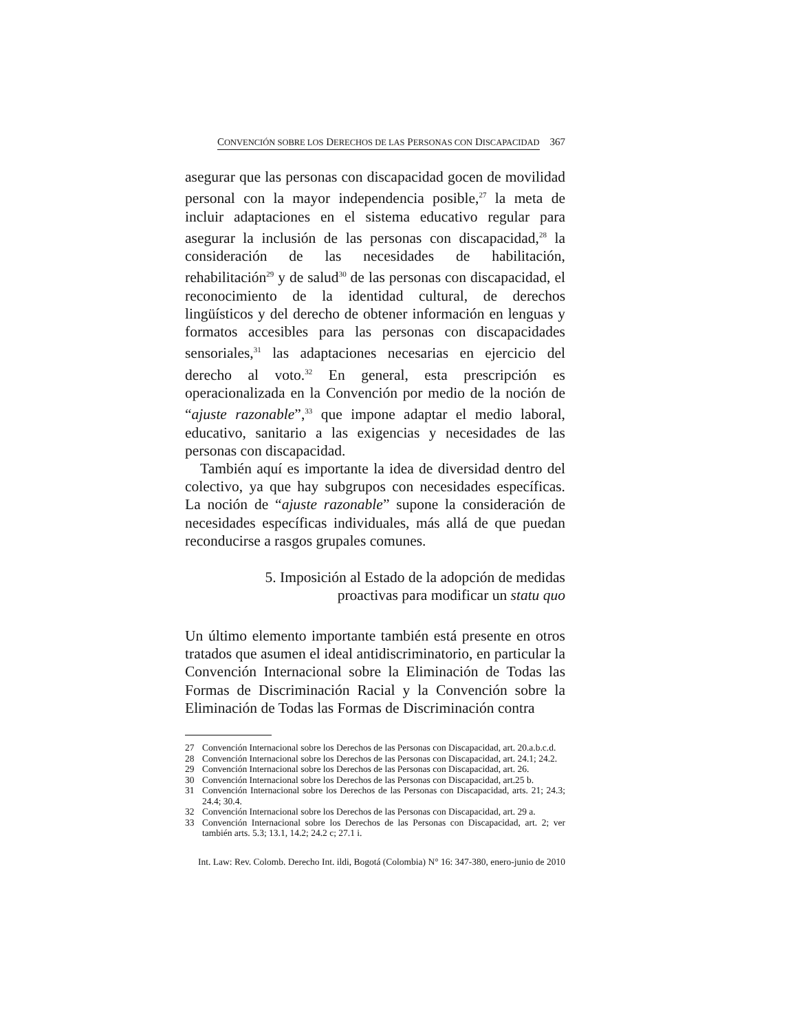CONVENCIÓN SOBRE LOS DERECHOS DE LAS PERSONAS CON DISCAPACIDAD 367
asegurar que las personas con discapacidad gocen de movilidad personal con la mayor independencia posible,<sup>27</sup> la meta de incluir adaptaciones en el sistema educativo regular para asegurar la inclusión de las personas con discapacidad,<sup>28</sup> la consideración de las necesidades de habilitación, rehabilitación<sup>29</sup> y de salud<sup>30</sup> de las personas con discapacidad, el reconocimiento de la identidad cultural, de derechos lingüísticos y del derecho de obtener información en lenguas y formatos accesibles para las personas con discapacidades sensoriales,<sup>31</sup> las adaptaciones necesarias en ejercicio del derecho al voto.<sup>32</sup> En general, esta prescripción es operacionalizada en la Convención por medio de la noción de “ajuste razonable”,<sup>33</sup> que impone adaptar el medio laboral, educativo, sanitario a las exigencias y necesidades de las personas con discapacidad.
También aquí es importante la idea de diversidad dentro del colectivo, ya que hay subgrupos con necesidades específicas. La noción de “ajuste razonable” supone la consideración de necesidades específicas individuales, más allá de que puedan reconducirse a rasgos grupales comunes.
5. Imposición al Estado de la adopción de medidas
proactivas para modificar un statu quo
Un último elemento importante también está presente en otros tratados que asumen el ideal antidiscriminatorio, en particular la Convención Internacional sobre la Eliminación de Todas las Formas de Discriminación Racial y la Convención sobre la Eliminación de Todas las Formas de Discriminación contra
27 Convención Internacional sobre los Derechos de las Personas con Discapacidad, art. 20.a.b.c.d.
28 Convención Internacional sobre los Derechos de las Personas con Discapacidad, art. 24.1; 24.2.
29 Convención Internacional sobre los Derechos de las Personas con Discapacidad, art. 26.
30 Convención Internacional sobre los Derechos de las Personas con Discapacidad, art.25 b.
31 Convención Internacional sobre los Derechos de las Personas con Discapacidad, arts. 21; 24.3; 24.4; 30.4.
32 Convención Internacional sobre los Derechos de las Personas con Discapacidad, art. 29 a.
33 Convención Internacional sobre los Derechos de las Personas con Discapacidad, art. 2; ver también arts. 5.3; 13.1, 14.2; 24.2 c; 27.1 i.
Int. Law: Rev. Colomb. Derecho Int. ildi, Bogotá (Colombia) N° 16: 347-380, enero-junio de 2010